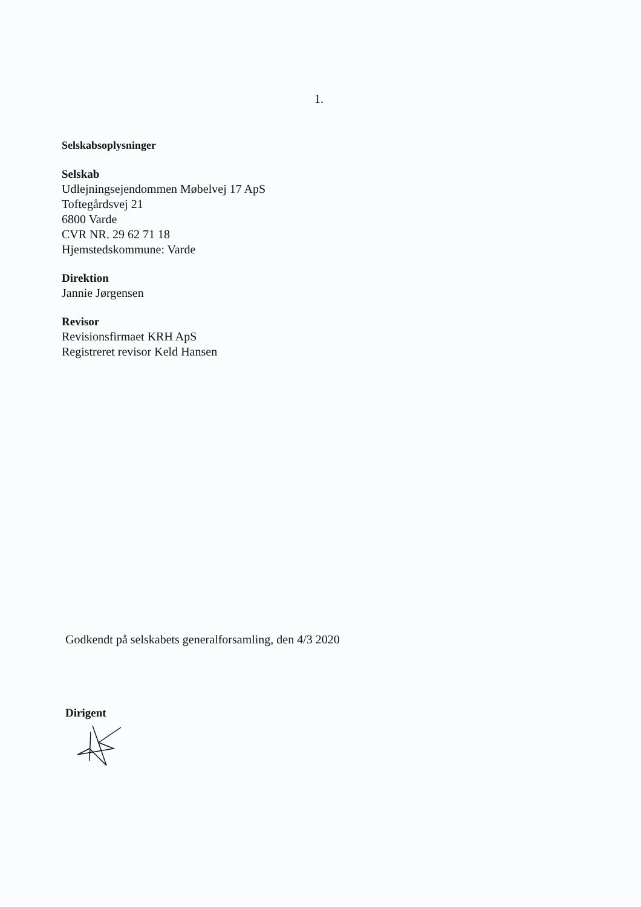1.
Selskabsoplysninger
Selskab
Udlejningsejendommen Møbelvej 17 ApS
Toftegårdsvej 21
6800 Varde
CVR NR. 29 62 71 18
Hjemstedskommune: Varde
Direktion
Jannie Jørgensen
Revisor
Revisionsfirmaet KRH ApS
Registreret revisor Keld Hansen
Godkendt på selskabets generalforsamling, den 4/3 2020
Dirigent